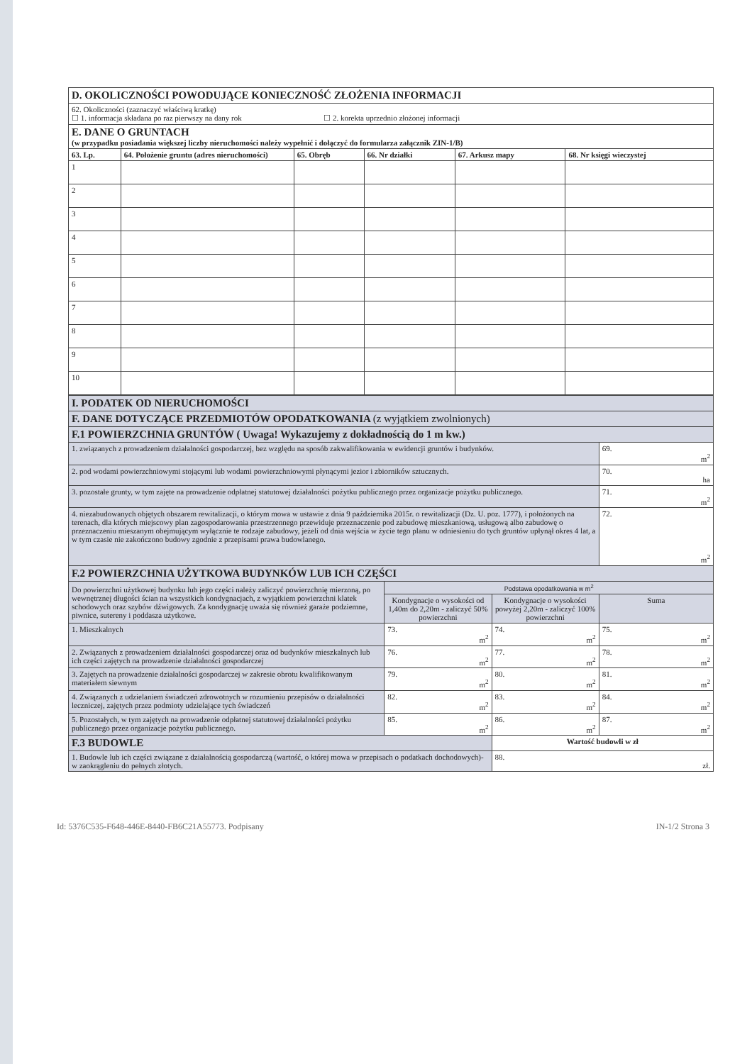| D. OKOLICZNOŚCI POWODUJĄCE KONIECZNOŚĆ ZŁOŻENIA INFORMACJI | | | | | |
| 62. Okoliczności (zaznaczyć właściwą kratkę) ☐ 1. informacja składana po raz pierwszy na dany rok ☐ 2. korekta uprzednio złożonej informacji | | | | | |
| E. DANE O GRUNTACH (w przypadku posiadania większej liczby nieruchomości należy wypełnić i dołączyć do formularza załącznik ZIN-1/B) | | | | | |
| 63. Lp. | 64. Położenie gruntu (adres nieruchomości) | 65. Obręb | 66. Nr działki | 67. Arkusz mapy | 68. Nr księgi wieczystej |
| 1 | | | | | |
| 2 | | | | | |
| 3 | | | | | |
| 4 | | | | | |
| 5 | | | | | |
| 6 | | | | | |
| 7 | | | | | |
| 8 | | | | | |
| 9 | | | | | |
| 10 | | | | | |
| I. PODATEK OD NIERUCHOMOŚCI | | | |
| F. DANE DOTYCZĄCE PRZEDMIOTÓW OPODATKOWANIA (z wyjątkiem zwolnionych) | | | |
| F.1 POWIERZCHNIA GRUNTÓW ( Uwaga! Wykazujemy z dokładnością do 1 m kw.) | | | |
| 1. związanych z prowadzeniem działalności gospodarczej, bez względu na sposób zakwalifikowania w ewidencji gruntów i budynków. | | | 69. m<sup>2</sup> |
| 2. pod wodami powierzchniowymi stojącymi lub wodami powierzchniowymi płynącymi jezior i zbiorników sztucznych. | | | 70. ha |
| 3. pozostałe grunty, w tym zajęte na prowadzenie odpłatnej statutowej działalności pożytku publicznego przez organizacje pożytku publicznego. | | | 71. m<sup>2</sup> |
| 4. niezabudowanych objętych obszarem rewitalizacji, o którym mowa w ustawie z dnia 9 października 2015r. o rewitalizacji (Dz. U. poz. 1777), i położonych na terenach, dla których miejscowy plan zagospodarowania przestrzennego przewiduje przeznaczenie pod zabudowę mieszkaniową, usługową albo zabudowę o przeznaczeniu mieszanym obejmującym wyłącznie te rodzaje zabudowy, jeżeli od dnia wejścia w życie tego planu w odniesieniu do tych gruntów upłynął okres 4 lat, a w tym czasie nie zakończono budowy zgodnie z przepisami prawa budowlanego. | | | 72. m<sup>2</sup> |
| F.2 POWIERZCHNIA UŻYTKOWA BUDYNKÓW LUB ICH CZĘŚCI | | | |
| Do powierzchni użytkowej budynku lub jego części należy zaliczyć powierzchnię mierzoną, po wewnętrznej długości ścian na wszystkich kondygnacjach, z wyjątkiem powierzchni klatek schodowych oraz szybów dźwigowych. Za kondygnację uważa się również garaże podziemne, piwnice, sutereny i poddasza użytkowe. | Podstawa opodatkowania w m<sup>2</sup> | | |
| | Kondygnacje o wysokości od 1,40m do 2,20m - zaliczyć 50% powierzchni | Kondygnacje o wysokości powyżej 2,20m - zaliczyć 100% powierzchni | Suma |
| 1. Mieszkalnych | 73. m<sup>2</sup> | 74. m<sup>2</sup> | 75. m<sup>2</sup> |
| 2. Związanych z prowadzeniem działalności gospodarczej oraz od budynków mieszkalnych lub ich części zajętych na prowadzenie działalności gospodarczej | 76. m<sup>2</sup> | 77. m<sup>2</sup> | 78. m<sup>2</sup> |
| 3. Zajętych na prowadzenie działalności gospodarczej w zakresie obrotu kwalifikowanym materiałem siewnym | 79. m<sup>2</sup> | 80. m<sup>2</sup> | 81. m<sup>2</sup> |
| 4. Związanych z udzielaniem świadczeń zdrowotnych w rozumieniu przepisów o działalności leczniczej, zajętych przez podmioty udzielające tych świadczeń | 82. m<sup>2</sup> | 83. m<sup>2</sup> | 84. m<sup>2</sup> |
| 5. Pozostałych, w tym zajętych na prowadzenie odpłatnej statutowej działalności pożytku publicznego przez organizacje pożytku publicznego. | 85. m<sup>2</sup> | 86. m<sup>2</sup> | 87. m<sup>2</sup> |
| F.3 BUDOWLE | | Wartość budowli w zł | |
| 1. Budowle lub ich części związane z działalnością gospodarczą (wartość, o której mowa w przepisach o podatkach dochodowych)- w zaokrągleniu do pełnych złotych. | | 88. zł. | |
Id: 5376C535-F648-446E-8440-FB6C21A55773. Podpisany IN-1/2 Strona 3